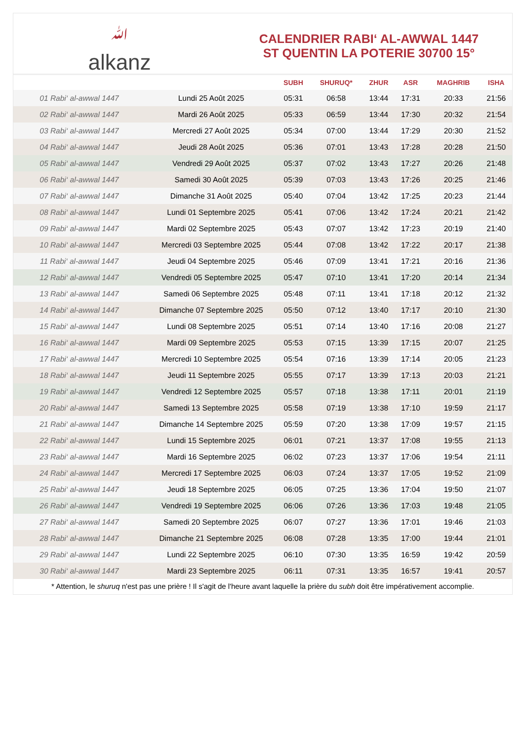ﷲ
alkanz
CALENDRIER RABI‘ AL-AWWAL 1447
ST QUENTIN LA POTERIE 30700 15°
| | | SUBH | SHURUQ* | ZHUR | ASR | MAGHRIB | ISHA |
| --- | --- | --- | --- | --- | --- | --- | --- |
| 01 Rabi‘ al-awwal 1447 | Lundi 25 Août 2025 | 05:31 | 06:58 | 13:44 | 17:31 | 20:33 | 21:56 |
| 02 Rabi‘ al-awwal 1447 | Mardi 26 Août 2025 | 05:33 | 06:59 | 13:44 | 17:30 | 20:32 | 21:54 |
| 03 Rabi‘ al-awwal 1447 | Mercredi 27 Août 2025 | 05:34 | 07:00 | 13:44 | 17:29 | 20:30 | 21:52 |
| 04 Rabi‘ al-awwal 1447 | Jeudi 28 Août 2025 | 05:36 | 07:01 | 13:43 | 17:28 | 20:28 | 21:50 |
| 05 Rabi‘ al-awwal 1447 | Vendredi 29 Août 2025 | 05:37 | 07:02 | 13:43 | 17:27 | 20:26 | 21:48 |
| 06 Rabi‘ al-awwal 1447 | Samedi 30 Août 2025 | 05:39 | 07:03 | 13:43 | 17:26 | 20:25 | 21:46 |
| 07 Rabi‘ al-awwal 1447 | Dimanche 31 Août 2025 | 05:40 | 07:04 | 13:42 | 17:25 | 20:23 | 21:44 |
| 08 Rabi‘ al-awwal 1447 | Lundi 01 Septembre 2025 | 05:41 | 07:06 | 13:42 | 17:24 | 20:21 | 21:42 |
| 09 Rabi‘ al-awwal 1447 | Mardi 02 Septembre 2025 | 05:43 | 07:07 | 13:42 | 17:23 | 20:19 | 21:40 |
| 10 Rabi‘ al-awwal 1447 | Mercredi 03 Septembre 2025 | 05:44 | 07:08 | 13:42 | 17:22 | 20:17 | 21:38 |
| 11 Rabi‘ al-awwal 1447 | Jeudi 04 Septembre 2025 | 05:46 | 07:09 | 13:41 | 17:21 | 20:16 | 21:36 |
| 12 Rabi‘ al-awwal 1447 | Vendredi 05 Septembre 2025 | 05:47 | 07:10 | 13:41 | 17:20 | 20:14 | 21:34 |
| 13 Rabi‘ al-awwal 1447 | Samedi 06 Septembre 2025 | 05:48 | 07:11 | 13:41 | 17:18 | 20:12 | 21:32 |
| 14 Rabi‘ al-awwal 1447 | Dimanche 07 Septembre 2025 | 05:50 | 07:12 | 13:40 | 17:17 | 20:10 | 21:30 |
| 15 Rabi‘ al-awwal 1447 | Lundi 08 Septembre 2025 | 05:51 | 07:14 | 13:40 | 17:16 | 20:08 | 21:27 |
| 16 Rabi‘ al-awwal 1447 | Mardi 09 Septembre 2025 | 05:53 | 07:15 | 13:39 | 17:15 | 20:07 | 21:25 |
| 17 Rabi‘ al-awwal 1447 | Mercredi 10 Septembre 2025 | 05:54 | 07:16 | 13:39 | 17:14 | 20:05 | 21:23 |
| 18 Rabi‘ al-awwal 1447 | Jeudi 11 Septembre 2025 | 05:55 | 07:17 | 13:39 | 17:13 | 20:03 | 21:21 |
| 19 Rabi‘ al-awwal 1447 | Vendredi 12 Septembre 2025 | 05:57 | 07:18 | 13:38 | 17:11 | 20:01 | 21:19 |
| 20 Rabi‘ al-awwal 1447 | Samedi 13 Septembre 2025 | 05:58 | 07:19 | 13:38 | 17:10 | 19:59 | 21:17 |
| 21 Rabi‘ al-awwal 1447 | Dimanche 14 Septembre 2025 | 05:59 | 07:20 | 13:38 | 17:09 | 19:57 | 21:15 |
| 22 Rabi‘ al-awwal 1447 | Lundi 15 Septembre 2025 | 06:01 | 07:21 | 13:37 | 17:08 | 19:55 | 21:13 |
| 23 Rabi‘ al-awwal 1447 | Mardi 16 Septembre 2025 | 06:02 | 07:23 | 13:37 | 17:06 | 19:54 | 21:11 |
| 24 Rabi‘ al-awwal 1447 | Mercredi 17 Septembre 2025 | 06:03 | 07:24 | 13:37 | 17:05 | 19:52 | 21:09 |
| 25 Rabi‘ al-awwal 1447 | Jeudi 18 Septembre 2025 | 06:05 | 07:25 | 13:36 | 17:04 | 19:50 | 21:07 |
| 26 Rabi‘ al-awwal 1447 | Vendredi 19 Septembre 2025 | 06:06 | 07:26 | 13:36 | 17:03 | 19:48 | 21:05 |
| 27 Rabi‘ al-awwal 1447 | Samedi 20 Septembre 2025 | 06:07 | 07:27 | 13:36 | 17:01 | 19:46 | 21:03 |
| 28 Rabi‘ al-awwal 1447 | Dimanche 21 Septembre 2025 | 06:08 | 07:28 | 13:35 | 17:00 | 19:44 | 21:01 |
| 29 Rabi‘ al-awwal 1447 | Lundi 22 Septembre 2025 | 06:10 | 07:30 | 13:35 | 16:59 | 19:42 | 20:59 |
| 30 Rabi‘ al-awwal 1447 | Mardi 23 Septembre 2025 | 06:11 | 07:31 | 13:35 | 16:57 | 19:41 | 20:57 |
* Attention, le shuruq n'est pas une prière ! Il s'agit de l'heure avant laquelle la prière du subh doit être impérativement accomplie.